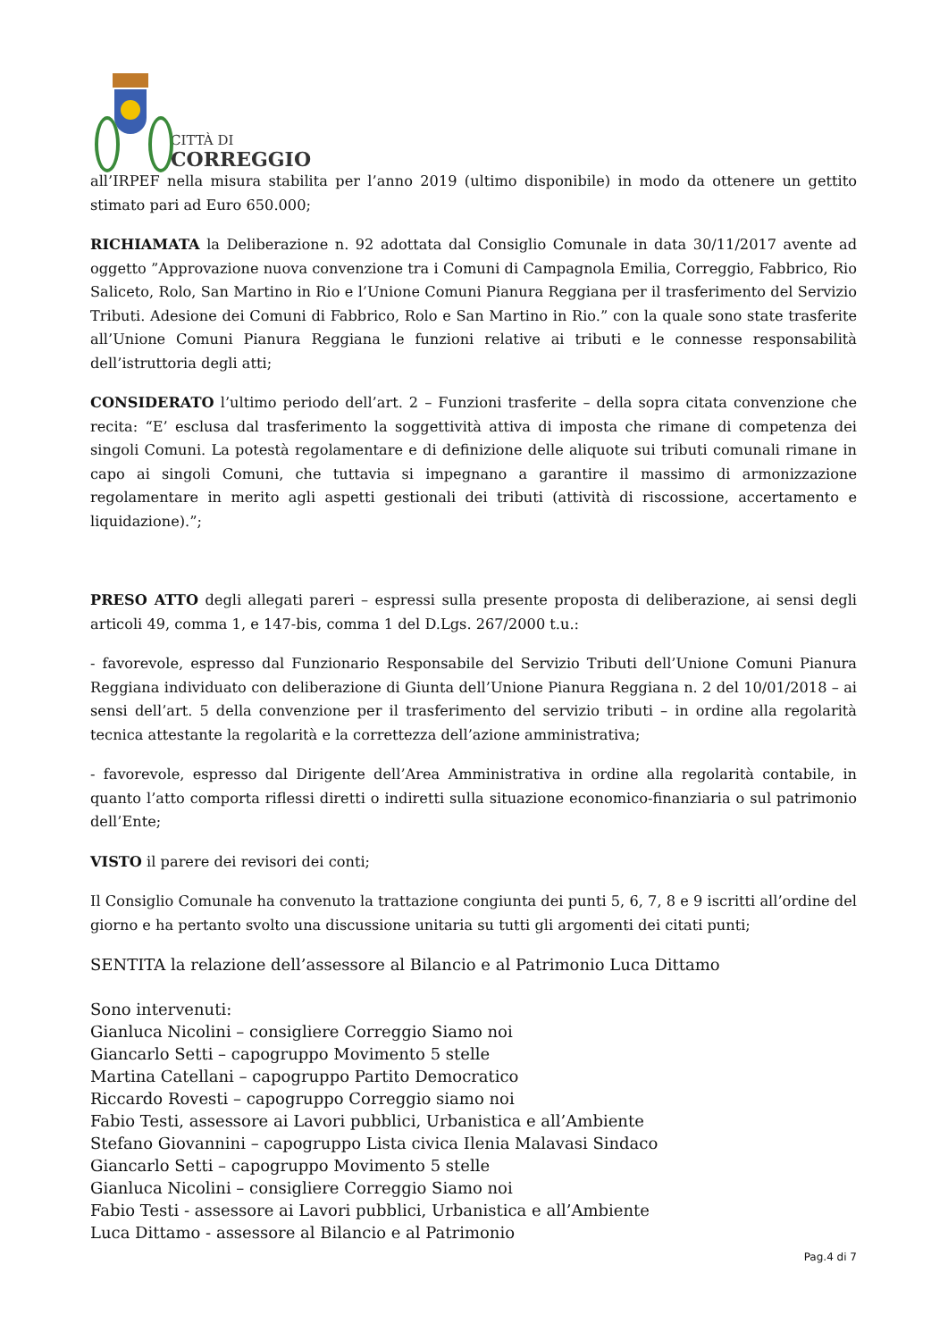CITTÀ DI
CORREGGIO
all’IRPEF nella misura stabilita per l’anno 2019 (ultimo disponibile) in modo da ottenere un gettito stimato pari ad Euro 650.000;
RICHIAMATA la Deliberazione n. 92 adottata dal Consiglio Comunale in data 30/11/2017 avente ad oggetto ”Approvazione nuova convenzione tra i Comuni di Campagnola Emilia, Correggio, Fabbrico, Rio Saliceto, Rolo, San Martino in Rio e l’Unione Comuni Pianura Reggiana per il trasferimento del Servizio Tributi. Adesione dei Comuni di Fabbrico, Rolo e San Martino in Rio.” con la quale sono state trasferite all’Unione Comuni Pianura Reggiana le funzioni relative ai tributi e le connesse responsabilità dell’istruttoria degli atti;
CONSIDERATO l’ultimo periodo dell’art. 2 – Funzioni trasferite – della sopra citata convenzione che recita: “E’ esclusa dal trasferimento la soggettività attiva di imposta che rimane di competenza dei singoli Comuni. La potestà regolamentare e di definizione delle aliquote sui tributi comunali rimane in capo ai singoli Comuni, che tuttavia si impegnano a garantire il massimo di armonizzazione regolamentare in merito agli aspetti gestionali dei tributi (attività di riscossione, accertamento e liquidazione).”;
PRESO ATTO degli allegati pareri – espressi sulla presente proposta di deliberazione, ai sensi degli articoli 49, comma 1, e 147-bis, comma 1 del D.Lgs. 267/2000 t.u.:
- favorevole, espresso dal Funzionario Responsabile del Servizio Tributi dell’Unione Comuni Pianura Reggiana individuato con deliberazione di Giunta dell’Unione Pianura Reggiana n. 2 del 10/01/2018 – ai sensi dell’art. 5 della convenzione per il trasferimento del servizio tributi – in ordine alla regolarità tecnica attestante la regolarità e la correttezza dell’azione amministrativa;
- favorevole, espresso dal Dirigente dell’Area Amministrativa in ordine alla regolarità contabile, in quanto l’atto comporta riflessi diretti o indiretti sulla situazione economico-finanziaria o sul patrimonio dell’Ente;
VISTO il parere dei revisori dei conti;
Il Consiglio Comunale ha convenuto la trattazione congiunta dei punti 5, 6, 7, 8 e 9 iscritti all’ordine del giorno e ha pertanto svolto una discussione unitaria su tutti gli argomenti dei citati punti;
SENTITA la relazione dell’assessore al Bilancio e al Patrimonio Luca Dittamo
Sono intervenuti:
Gianluca Nicolini – consigliere Correggio Siamo noi
Giancarlo Setti – capogruppo Movimento 5 stelle
Martina Catellani – capogruppo Partito Democratico
Riccardo Rovesti – capogruppo Correggio siamo noi
Fabio Testi, assessore ai Lavori pubblici, Urbanistica e all’Ambiente
Stefano Giovannini – capogruppo Lista civica Ilenia Malavasi Sindaco
Giancarlo Setti – capogruppo Movimento 5 stelle
Gianluca Nicolini – consigliere Correggio Siamo noi
Fabio Testi - assessore ai Lavori pubblici, Urbanistica e all’Ambiente
Luca Dittamo - assessore al Bilancio e al Patrimonio
Pag.4 di 7